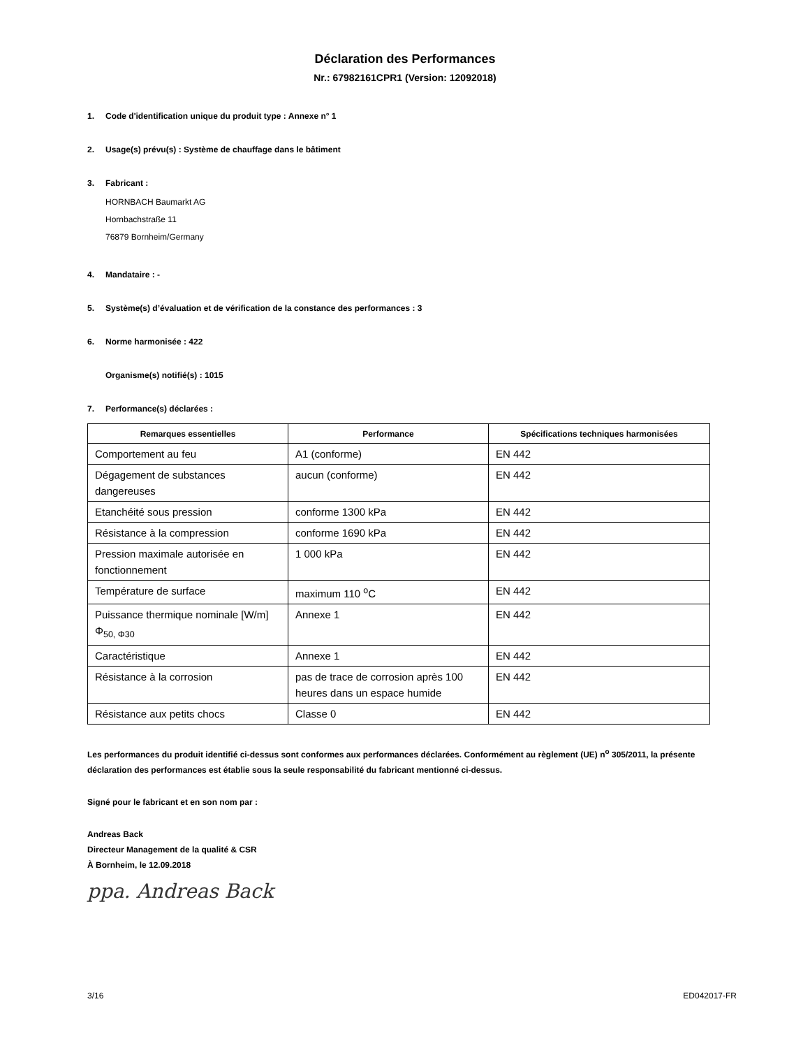Déclaration des Performances
Nr.: 67982161CPR1 (Version: 12092018)
1. Code d'identification unique du produit type : Annexe n° 1
2. Usage(s) prévu(s) : Système de chauffage dans le bâtiment
3. Fabricant :
HORNBACH Baumarkt AG
Hornbachstraße 11
76879 Bornheim/Germany
4. Mandataire : -
5. Système(s) d’évaluation et de vérification de la constance des performances : 3
6. Norme harmonisée : 422
Organisme(s) notifié(s) : 1015
7. Performance(s) déclarées :
| Remarques essentielles | Performance | Spécifications techniques harmonisées |
| --- | --- | --- |
| Comportement au feu | A1 (conforme) | EN 442 |
| Dégagement de substances dangereuses | aucun (conforme) | EN 442 |
| Etanchéité sous pression | conforme 1300 kPa | EN 442 |
| Résistance à la compression | conforme 1690 kPa | EN 442 |
| Pression maximale autorisée en fonctionnement | 1 000 kPa | EN 442 |
| Température de surface | maximum 110 <sup>o</sup>C | EN 442 |
| Puissance thermique nominale [W/m] Φ<sub>50, Φ30</sub> | Annexe 1 | EN 442 |
| Caractéristique | Annexe 1 | EN 442 |
| Résistance à la corrosion | pas de trace de corrosion après 100 heures dans un espace humide | EN 442 |
| Résistance aux petits chocs | Classe 0 | EN 442 |
Les performances du produit identifié ci-dessus sont conformes aux performances déclarées. Conformément au règlement (UE) n<sup>o</sup> 305/2011, la présente déclaration des performances est établie sous la seule responsabilité du fabricant mentionné ci-dessus.
Signé pour le fabricant et en son nom par :
Andreas Back
Directeur Management de la qualité & CSR
À Bornheim, le 12.09.2018
ppa. Andreas Back
3/16 ED042017-FR